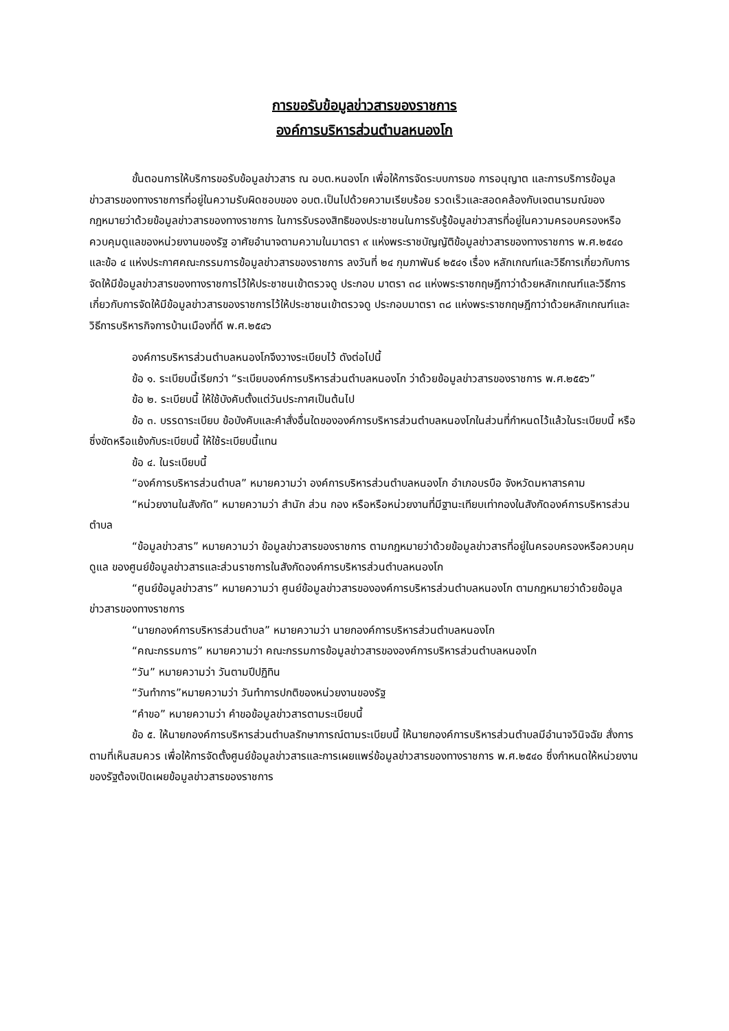การขอรับข้อมูลข่าวสารของราชการ
องค์การบริหารส่วนตำบลหนองโก
ขั้นตอนการให้บริการขอรับข้อมูลข่าวสาร ณ อบต.หนองโก เพื่อให้การจัดระบบการขอ การอนุญาต และการบริการข้อมูลข่าวสารของทางราชการที่อยู่ในความรับผิดชอบของ อบต.เป็นไปด้วยความเรียบร้อย รวดเร็วและสอดคล้องกับเจตนารมณ์ของกฎหมายว่าด้วยข้อมูลข่าวสารของทางราชการ ในการรับรองสิทธิของประชาชนในการรับรู้ข้อมูลข่าวสารที่อยู่ในความครอบครองหรือควบคุมดูแลของหน่วยงานของรัฐ อาศัยอำนาจตามความในมาตรา ๙ แห่งพระราชบัญญัติข้อมูลข่าวสารของทางราชการ พ.ศ.๒๕๔๐ และข้อ ๔ แห่งประกาศคณะกรรมการข้อมูลข่าวสารของราชการ ลงวันที่ ๒๔ กุมภาพันธ์ ๒๕๔๑ เรื่อง หลักเกณฑ์และวิธีการเกี่ยวกับการจัดให้มีข้อมูลข่าวสารของทางราชการไว้ให้ประชาชนเข้าตรวจดู ประกอบ มาตรา ๓๘ แห่งพระราชกฤษฎีกาว่าด้วยหลักเกณฑ์และวิธีการเกี่ยวกับการจัดให้มีข้อมูลข่าวสารของราชการไว้ให้ประชาชนเข้าตรวจดู ประกอบมาตรา ๓๘ แห่งพระราชกฤษฎีกาว่าด้วยหลักเกณฑ์และวิธีการบริหารกิจการบ้านเมืองที่ดี พ.ศ.๒๕๔๖
องค์การบริหารส่วนตำบลหนองโกจึงวางระเบียบไว้ ดังต่อไปนี้
ข้อ ๑. ระเบียบนี้เรียกว่า “ระเบียบองค์การบริหารส่วนตำบลหนองโก ว่าด้วยข้อมูลข่าวสารของราชการ พ.ศ.๒๕๕๖”
ข้อ ๒. ระเบียบนี้ ให้ใช้บังคับตั้งแต่วันประกาศเป็นต้นไป
ข้อ ๓. บรรดาระเบียบ ข้อบังคับและคำสั่งอื่นใดขององค์การบริหารส่วนตำบลหนองโกในส่วนที่กำหนดไว้แล้วในระเบียบนี้ หรือซึ่งขัดหรือแย้งกับระเบียบนี้ ให้ใช้ระเบียบนี้แทน
ข้อ ๔. ในระเบียบนี้
“องค์การบริหารส่วนตำบล” หมายความว่า องค์การบริหารส่วนตำบลหนองโก อำเภอบรบือ จังหวัดมหาสารคาม
“หน่วยงานในสังกัด” หมายความว่า สำนัก ส่วน กอง หรือหรือหน่วยงานที่มีฐานะเทียบเท่ากองในสังกัดองค์การบริหารส่วนตำบล
“ข้อมูลข่าวสาร” หมายความว่า ข้อมูลข่าวสารของราชการ ตามกฎหมายว่าด้วยข้อมูลข่าวสารที่อยู่ในครอบครองหรือควบคุม ดูแล ของศูนย์ข้อมูลข่าวสารและส่วนราชการในสังกัดองค์การบริหารส่วนตำบลหนองโก
“ศูนย์ข้อมูลข่าวสาร” หมายความว่า ศูนย์ข้อมูลข่าวสารขององค์การบริหารส่วนตำบลหนองโก ตามกฎหมายว่าด้วยข้อมูลข่าวสารของทางราชการ
“นายกองค์การบริหารส่วนตำบล” หมายความว่า นายกองค์การบริหารส่วนตำบลหนองโก
“คณะกรรมการ” หมายความว่า คณะกรรมการข้อมูลข่าวสารขององค์การบริหารส่วนตำบลหนองโก
“วัน” หมายความว่า วันตามปีปฏิทิน
“วันทำการ”หมายความว่า วันทำการปกติของหน่วยงานของรัฐ
“คำขอ” หมายความว่า คำขอข้อมูลข่าวสารตามระเบียบนี้
ข้อ ๕. ให้นายกองค์การบริหารส่วนตำบลรักษาการณ์ตามระเบียบนี้ ให้นายกองค์การบริหารส่วนตำบลมีอำนาจวินิจฉัย สั่งการตามที่เห็นสมควร เพื่อให้การจัดตั้งศูนย์ข้อมูลข่าวสารและการเผยแพร่ข้อมูลข่าวสารของทางราชการ พ.ศ.๒๕๔๐ ซึ่งกำหนดให้หน่วยงานของรัฐต้องเปิดเผยข้อมูลข่าวสารของราชการ